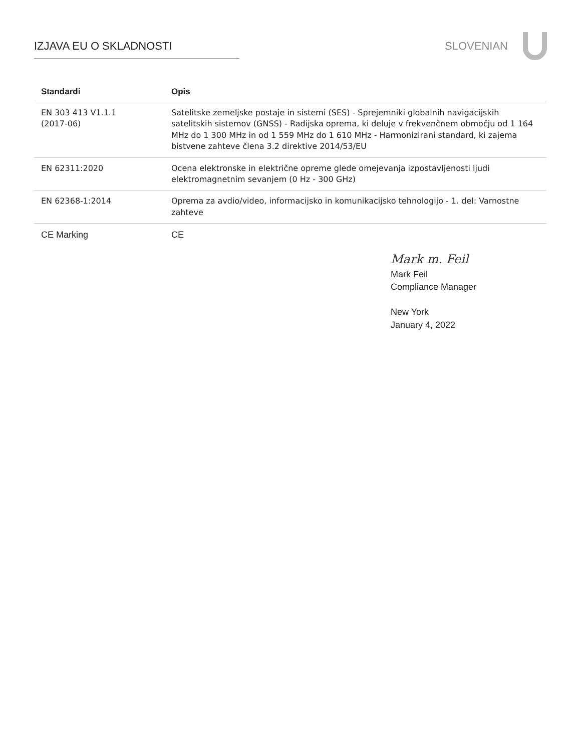IZJAVA EU O SKLADNOSTI SLOVENIAN
| Standardi | Opis |
| --- | --- |
| EN 303 413 V1.1.1 (2017-06) | Satelitske zemeljske postaje in sistemi (SES) - Sprejemniki globalnih navigacijskih satelitskih sistemov (GNSS) - Radijska oprema, ki deluje v frekvenčnem območju od 1 164 MHz do 1 300 MHz in od 1 559 MHz do 1 610 MHz - Harmonizirani standard, ki zajema bistvene zahteve člena 3.2 direktive 2014/53/EU |
| EN 62311:2020 | Ocena elektronske in električne opreme glede omejevanja izpostavljenosti ljudi elektromagnetnim sevanjem (0 Hz - 300 GHz) |
| EN 62368-1:2014 | Oprema za avdio/video, informacijsko in komunikacijsko tehnologijo - 1. del: Varnostne zahteve |
| CE Marking | CE |
Mark m. Feil
Mark Feil
Compliance Manager
New York
January 4, 2022